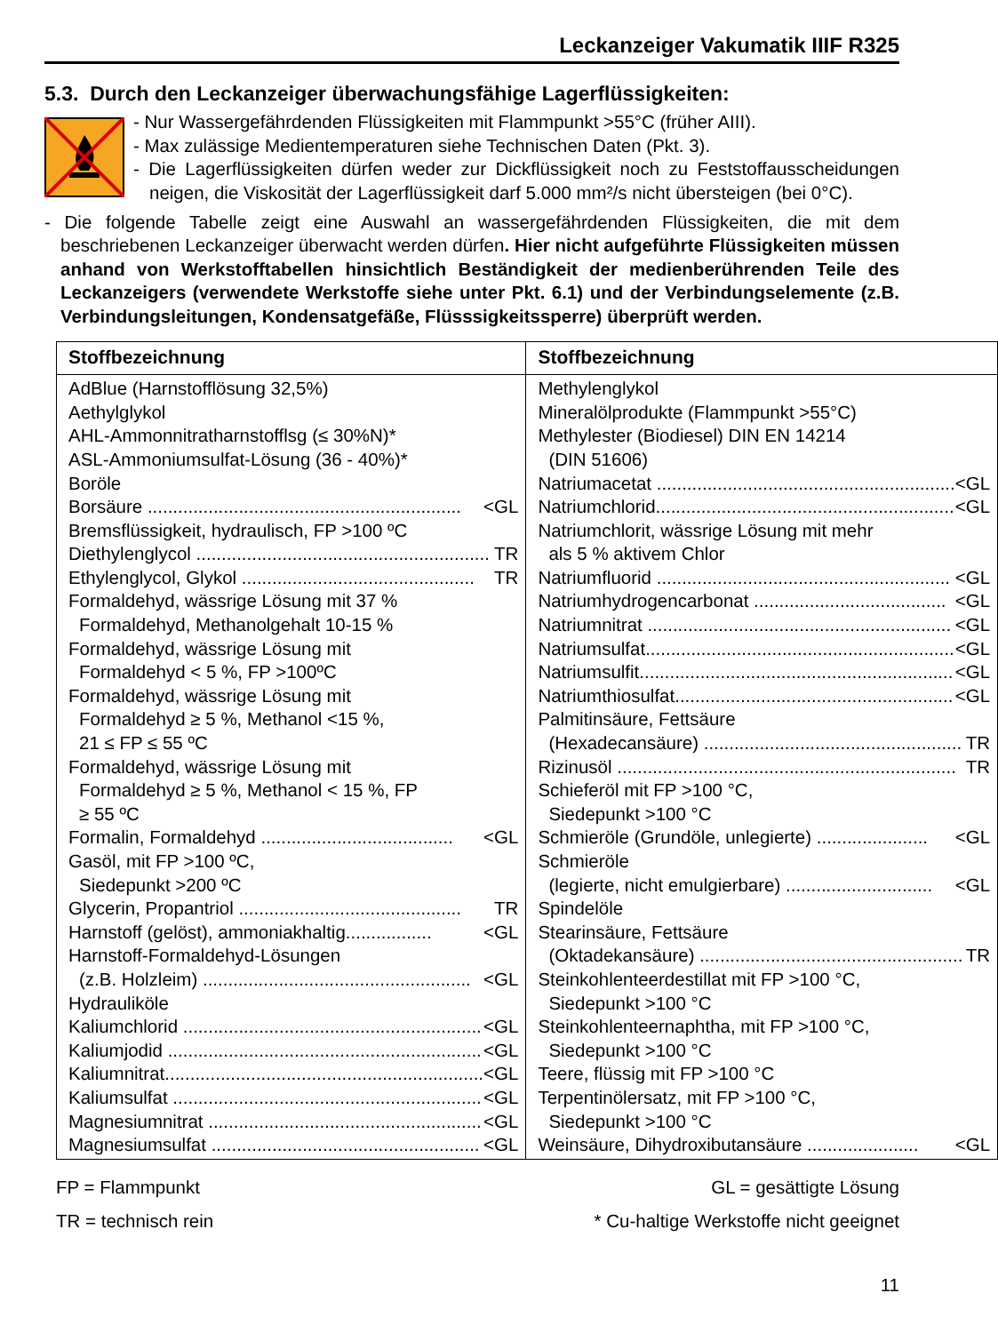Leckanzeiger Vakumatik IIIF R325
5.3. Durch den Leckanzeiger überwachungsfähige Lagerflüssigkeiten:
- Nur Wassergefährdenden Flüssigkeiten mit Flammpunkt >55°C (früher AIII).
- Max zulässige Medientemperaturen siehe Technischen Daten (Pkt. 3).
- Die Lagerflüssigkeiten dürfen weder zur Dickflüssigkeit noch zu Feststoffausscheidungen neigen, die Viskosität der Lagerflüssigkeit darf 5.000 mm²/s nicht übersteigen (bei 0°C).
- Die folgende Tabelle zeigt eine Auswahl an wassergefährdenden Flüssigkeiten, die mit dem beschriebenen Leckanzeiger überwacht werden dürfen. Hier nicht aufgeführte Flüssigkeiten müssen anhand von Werkstofftabellen hinsichtlich Beständigkeit der medienberührenden Teile des Leckanzeigers (verwendete Werkstoffe siehe unter Pkt. 6.1) und der Verbindungselemente (z.B. Verbindungsleitungen, Kondensatgefäße, Flüsssigkeitssperre) überprüft werden.
| Stoffbezeichnung | Stoffbezeichnung |
| --- | --- |
| AdBlue (Harnstofflösung 32,5%) Aethylglykol AHL-Ammonnitratharnstofflsg (≤ 30%N)* ASL-Ammoniumsulfat-Lösung (36 - 40%)* Boröle Borsäure .............................................................. <GL Bremsflüssigkeit, hydraulisch, FP >100 ºC Diethylenglycol .......................................................... TR Ethylenglycol, Glykol .............................................. TR Formaldehyd, wässrige Lösung mit 37 % Formaldehyd, Methanolgehalt 10-15 % Formaldehyd, wässrige Lösung mit Formaldehyd < 5 %, FP >100ºC Formaldehyd, wässrige Lösung mit Formaldehyd ≥ 5 %, Methanol <15 %, 21 ≤ FP ≤ 55 ºC Formaldehyd, wässrige Lösung mit Formaldehyd ≥ 5 %, Methanol < 15 %, FP ≥ 55 ºC Formalin, Formaldehyd ...................................... <GL Gasöl, mit FP >100 ºC, Siedepunkt >200 ºC Glycerin, Propantriol ............................................ TR Harnstoff (gelöst), ammoniakhaltig................. <GL Harnstoff-Formaldehyd-Lösungen (z.B. Holzleim) ..................................................... <GL Hydrauliköle Kaliumchlorid ........................................................... <GL Kaliumjodid .............................................................. <GL Kaliumnitrat............................................................... <GL Kaliumsulfat ............................................................. <GL Magnesiumnitrat ...................................................... <GL Magnesiumsulfat ..................................................... <GL | Methylenglykol Mineralölprodukte (Flammpunkt >55°C) Methylester (Biodiesel) DIN EN 14214 (DIN 51606) Natriumacetat ........................................................... <GL Natriumchlorid........................................................... <GL Natriumchlorit, wässrige Lösung mit mehr als 5 % aktivem Chlor Natriumfluorid .......................................................... <GL Natriumhydrogencarbonat ...................................... <GL Natriumnitrat ............................................................ <GL Natriumsulfat............................................................. <GL Natriumsulfit.............................................................. <GL Natriumthiosulfat....................................................... <GL Palmitinsäure, Fettsäure (Hexadecansäure) ................................................... TR Rizinusöl ................................................................... TR Schieferöl mit FP >100 °C, Siedepunkt >100 °C Schmieröle (Grundöle, unlegierte) ...................... <GL Schmieröle (legierte, nicht emulgierbare) ............................. <GL Spindelöle Stearinsäure, Fettsäure (Oktadekansäure) .................................................... TR Steinkohlenteerdestillat mit FP >100 °C, Siedepunkt >100 °C Steinkohlenteernaphtha, mit FP >100 °C, Siedepunkt >100 °C Teere, flüssig mit FP >100 °C Terpentinölersatz, mit FP >100 °C, Siedepunkt >100 °C Weinsäure, Dihydroxibutansäure ...................... <GL |
FP = Flammpunkt GL = gesättigte Lösung
TR = technisch rein * Cu-haltige Werkstoffe nicht geeignet
11